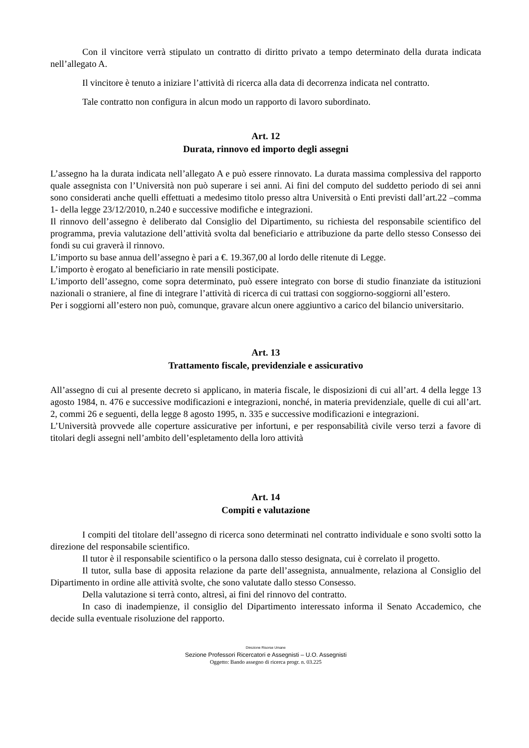Con il vincitore verrà stipulato un contratto di diritto privato a tempo determinato della durata indicata nell’allegato A.
Il vincitore è tenuto a iniziare l’attività di ricerca alla data di decorrenza indicata nel contratto.
Tale contratto non configura in alcun modo un rapporto di lavoro subordinato.
Art. 12
Durata, rinnovo ed importo degli assegni
L’assegno ha la durata indicata nell’allegato A e può essere rinnovato. La durata massima complessiva del rapporto quale assegnista con l’Università non può superare i sei anni. Ai fini del computo del suddetto periodo di sei anni sono considerati anche quelli effettuati a medesimo titolo presso altra Università o Enti previsti dall’art.22 –comma 1- della legge 23/12/2010, n.240 e successive modifiche e integrazioni.
Il rinnovo dell’assegno è deliberato dal Consiglio del Dipartimento, su richiesta del responsabile scientifico del programma, previa valutazione dell’attività svolta dal beneficiario e attribuzione da parte dello stesso Consesso dei fondi su cui graverà il rinnovo.
L’importo su base annua dell’assegno è pari a €. 19.367,00 al lordo delle ritenute di Legge.
L’importo è erogato al beneficiario in rate mensili posticipate.
L’importo dell’assegno, come sopra determinato, può essere integrato con borse di studio finanziate da istituzioni nazionali o straniere, al fine di integrare l’attività di ricerca di cui trattasi con soggiorno-soggiorni all’estero.
Per i soggiorni all’estero non può, comunque, gravare alcun onere aggiuntivo a carico del bilancio universitario.
Art. 13
Trattamento fiscale, previdenziale e assicurativo
All’assegno di cui al presente decreto si applicano, in materia fiscale, le disposizioni di cui all’art. 4 della legge 13 agosto 1984, n. 476 e successive modificazioni e integrazioni, nonché, in materia previdenziale, quelle di cui all’art. 2, commi 26 e seguenti, della legge 8 agosto 1995, n. 335 e successive modificazioni e integrazioni.
L’Università provvede alle coperture assicurative per infortuni, e per responsabilità civile verso terzi a favore di titolari degli assegni nell’ambito dell’espletamento della loro attività
Art. 14
Compiti e valutazione
I compiti del titolare dell’assegno di ricerca sono determinati nel contratto individuale e sono svolti sotto la direzione del responsabile scientifico.
Il tutor è il responsabile scientifico o la persona dallo stesso designata, cui è correlato il progetto.
Il tutor, sulla base di apposita relazione da parte dell’assegnista, annualmente, relaziona al Consiglio del Dipartimento in ordine alle attività svolte, che sono valutate dallo stesso Consesso.
Della valutazione si terrà conto, altresì, ai fini del rinnovo del contratto.
In caso di inadempienze, il consiglio del Dipartimento interessato informa il Senato Accademico, che decide sulla eventuale risoluzione del rapporto.
Direzione Risorse Umane
Sezione Professori Ricercatori e Assegnisti – U.O. Assegnisti
Oggetto: Bando assegno di ricerca progr. n. 03.225